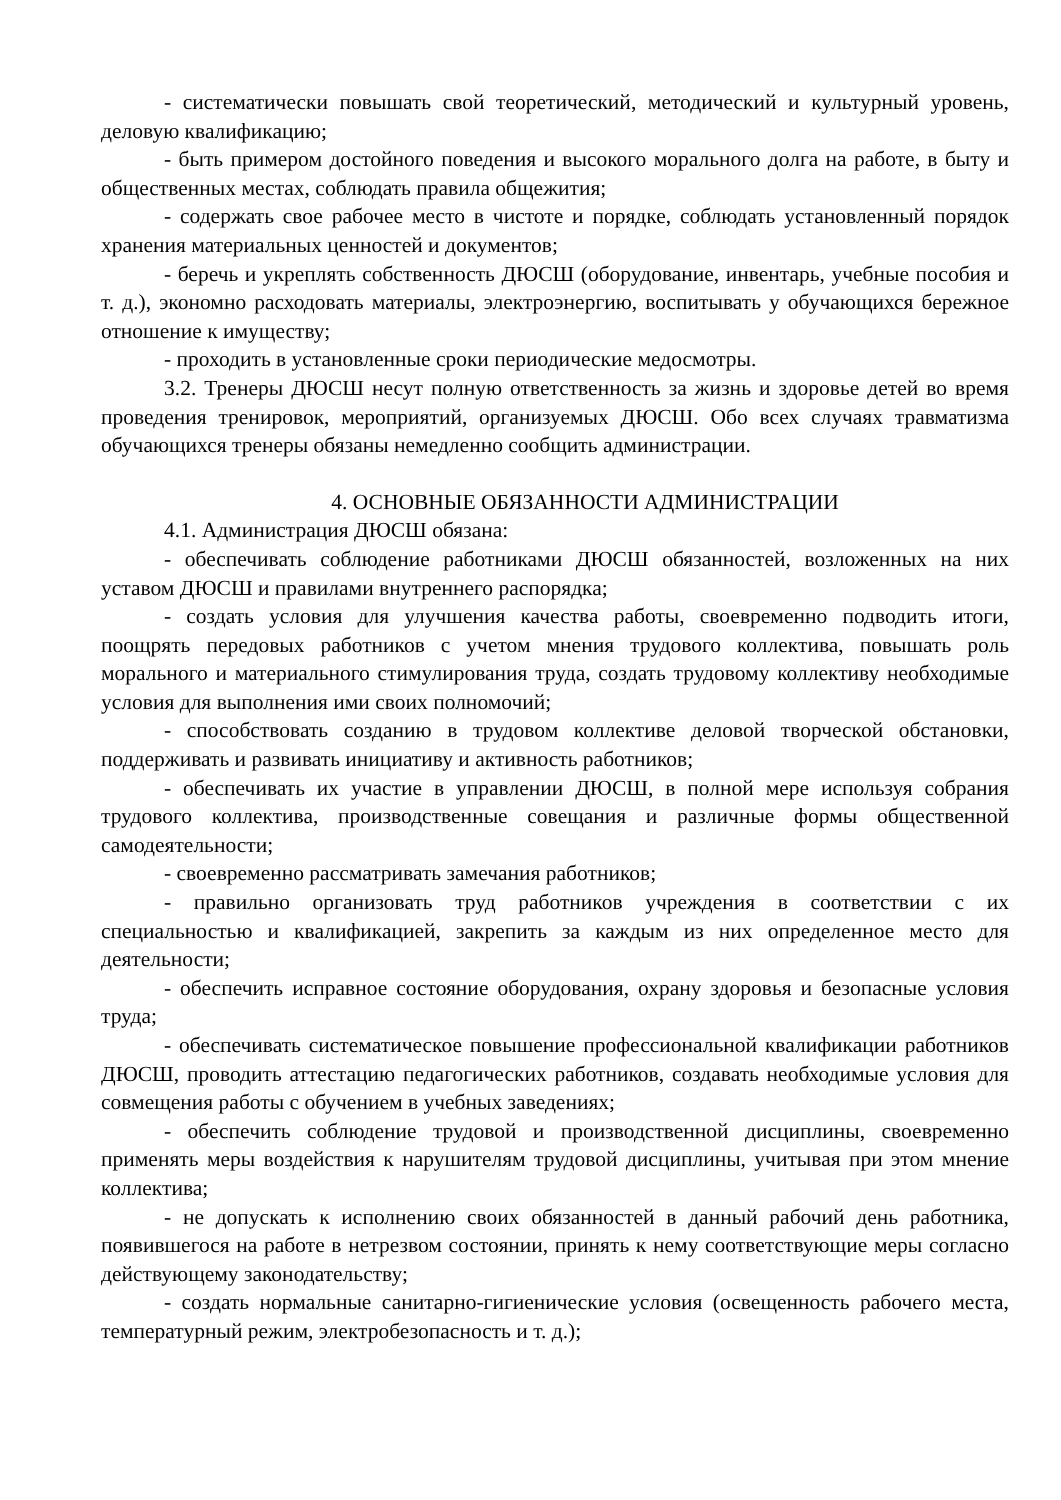- систематически повышать свой теоретический, методический и культурный уровень, деловую квалификацию;
- быть примером достойного поведения и высокого морального долга на работе, в быту и общественных местах, соблюдать правила общежития;
- содержать свое рабочее место в чистоте и порядке, соблюдать установленный порядок хранения материальных ценностей и документов;
- беречь и укреплять собственность ДЮСШ (оборудование, инвентарь, учебные пособия и т. д.), экономно расходовать материалы, электроэнергию, воспитывать у обучающихся бережное отношение к имуществу;
- проходить в установленные сроки периодические медосмотры.
3.2. Тренеры ДЮСШ несут полную ответственность за жизнь и здоровье детей во время проведения тренировок, мероприятий, организуемых ДЮСШ. Обо всех случаях травматизма обучающихся тренеры обязаны немедленно сообщить администрации.
4. ОСНОВНЫЕ ОБЯЗАННОСТИ АДМИНИСТРАЦИИ
4.1. Администрация ДЮСШ обязана:
- обеспечивать соблюдение работниками ДЮСШ обязанностей, возложенных на них уставом ДЮСШ и правилами внутреннего распорядка;
- создать условия для улучшения качества работы, своевременно подводить итоги, поощрять передовых работников с учетом мнения трудового коллектива, повышать роль морального и материального стимулирования труда, создать трудовому коллективу необходимые условия для выполнения ими своих полномочий;
- способствовать созданию в трудовом коллективе деловой творческой обстановки, поддерживать и развивать инициативу и активность работников;
- обеспечивать их участие в управлении ДЮСШ, в полной мере используя собрания трудового коллектива, производственные совещания и различные формы общественной самодеятельности;
- своевременно рассматривать замечания работников;
- правильно организовать труд работников учреждения в соответствии с их специальностью и квалификацией, закрепить за каждым из них определенное место для деятельности;
- обеспечить исправное состояние оборудования, охрану здоровья и безопасные условия труда;
- обеспечивать систематическое повышение профессиональной квалификации работников ДЮСШ, проводить аттестацию педагогических работников, создавать необходимые условия для совмещения работы с обучением в учебных заведениях;
- обеспечить соблюдение трудовой и производственной дисциплины, своевременно применять меры воздействия к нарушителям трудовой дисциплины, учитывая при этом мнение коллектива;
- не допускать к исполнению своих обязанностей в данный рабочий день работника, появившегося на работе в нетрезвом состоянии, принять к нему соответствующие меры согласно действующему законодательству;
- создать нормальные санитарно-гигиенические условия (освещенность рабочего места, температурный режим, электробезопасность и т. д.);